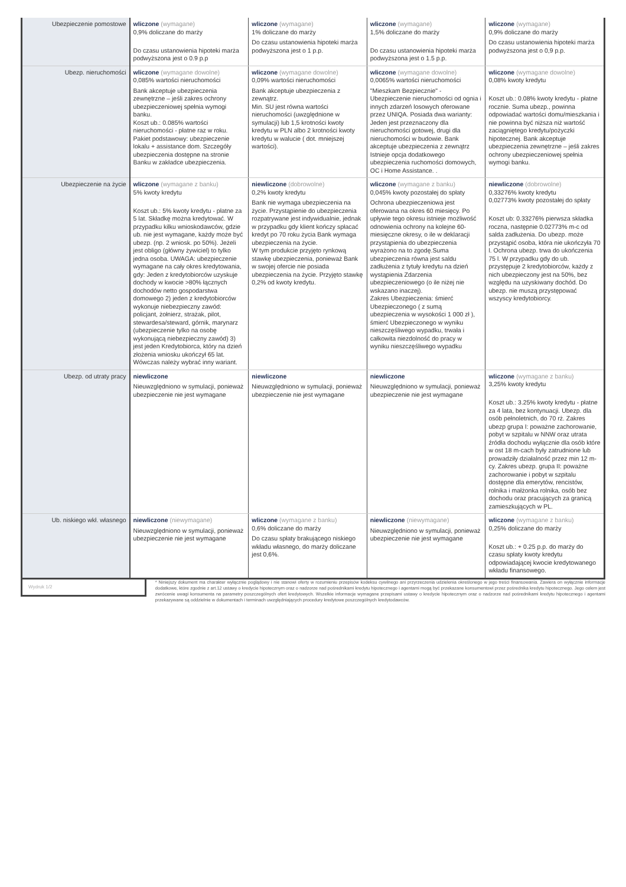| Ubezpieczenie pomostowe | wliczone (wymagane) 0,9% doliczane do marży Do czasu ustanowienia hipoteki marża podwyższona jest o 0.9 p.p | wliczone (wymagane) 1% doliczane do marży Do czasu ustanowienia hipoteki marża podwyższona jest o 1 p.p. | wliczone (wymagane) 1,5% doliczane do marży Do czasu ustanowienia hipoteki marża podwyższona jest o 1.5 p.p. | wliczone (wymagane) 0,9% doliczane do marży Do czasu ustanowienia hipoteki marża podwyższona jest o 0,9 p.p. |
| Ubezp. nieruchomości | wliczone (wymagane dowolne) 0,085% wartości nieruchomości Bank akceptuje ubezpieczenia zewnętrzne – jeśli zakres ochrony ubezpieczeniowej spełnia wymogi banku. Koszt ub.: 0.085% wartości nieruchomości - płatne raz w roku. Pakiet podstawowy: ubezpieczenie lokalu + assistance dom. Szczegóły ubezpieczenia dostępne na stronie Banku w zakładce ubezpieczenia. | wliczone (wymagane dowolne) 0,09% wartości nieruchomości Bank akceptuje ubezpieczenia z zewnątrz. Min. SU jest równa wartości nieruchomości (uwzględnione w symulacji) lub 1,5 krotności kwoty kredytu w PLN albo 2 krotności kwoty kredytu w walucie ( dot. mniejszej wartości). | wliczone (wymagane dowolne) 0,0065% wartości nieruchomości "Mieszkam Bezpiecznie" - Ubezpieczenie nieruchomości od ognia i innych zdarzeń losowych oferowane przez UNIQA. Posiada dwa warianty: Jeden jest przeznaczony dla nieruchomości gotowej, drugi dla nieruchomości w budowie. Bank akceptuje ubezpieczenia z zewnątrz Istnieje opcja dodatkowego ubezpieczenia ruchomości domowych, OC i Home Assistance. . | wliczone (wymagane dowolne) 0,08% kwoty kredytu Koszt ub.: 0.08% kwoty kredytu - płatne rocznie. Suma ubezp., powinna odpowiadać wartości domu/mieszkania i nie powinna być niższa niż wartość zaciągniętego kredytu/pożyczki hipotecznej. Bank akceptuje ubezpieczenia zewnętrzne – jeśli zakres ochrony ubezpieczeniowej spełnia wymogi banku. |
| Ubezpieczenie na życie | wliczone (wymagane z banku) 5% kwoty kredytu Koszt ub.: 5% kwoty kredytu - płatne za 5 lat. Składkę można kredytować. W przypadku kilku wnioskodawców, gdzie ub. nie jest wymagane, każdy może być ubezp. (np. 2 wniosk. po 50%). Jeżeli jest obligo (główny żywiciel) to tylko jedna osoba. UWAGA: ubezpieczenie wymagane na cały okres kredytowania, gdy: Jeden z kredytobiorców uzyskuje dochody w kwocie >80% łącznych dochodów netto gospodarstwa domowego 2) jeden z kredytobiorców wykonuje niebezpieczny zawód: policjant, żołnierz, strażak, pilot, stewardesa/steward, górnik, marynarz (ubezpieczenie tylko na osobę wykonującą niebezpieczny zawód) 3) jest jeden Kredytobiorca, który na dzień złożenia wniosku ukończył 65 lat. Wówczas należy wybrać inny wariant. | niewliczone (dobrowolne) 0,2% kwoty kredytu Bank nie wymaga ubezpieczenia na życie. Przystąpienie do ubezpieczenia rozpatrywane jest indywidualnie, jednak w przypadku gdy klient kończy spłacać kredyt po 70 roku życia Bank wymaga ubezpieczenia na życie. W tym produkcie przyjęto rynkową stawkę ubezpieczenia, ponieważ Bank w swojej ofercie nie posiada ubezpieczenia na życie. Przyjęto stawkę 0,2% od kwoty kredytu. | wliczone (wymagane z banku) 0,045% kwoty pozostałej do spłaty Ochrona ubezpieczeniowa jest oferowana na okres 60 miesięcy. Po upływie tego okresu istnieje możliwość odnowienia ochrony na kolejne 60-miesięczne okresy, o ile w deklaracji przystąpienia do ubezpieczenia wyrażono na to zgodę.Suma ubezpieczenia równa jest saldu zadłużenia z tytuły kredytu na dzień wystąpienia Zdarzenia ubezpieczeniowego (o ile niżej nie wskazano inaczej). Zakres Ubezpieczenia: śmierć Ubezpieczonego ( z sumą ubezpieczenia w wysokości 1 000 zł ), śmierć Ubezpieczonego w wyniku nieszczęśliwego wypadku, trwała i całkowita niezdolność do pracy w wyniku nieszczęśliwego wypadku | niewliczone (dobrowolne) 0,33276% kwoty kredytu 0,02773% kwoty pozostałej do spłaty Koszt ub: 0.33276% pierwsza składka roczna, następnie 0.02773% m-c od salda zadłużenia. Do ubezp. może przystąpić osoba, która nie ukończyła 70 l. Ochrona ubezp. trwa do ukończenia 75 l. W przypadku gdy do ub. przystępuje 2 kredytobiorców, każdy z nich ubezpieczony jest na 50%, bez względu na uzyskiwany dochód. Do ubezp. nie muszą przystępować wszyscy kredytobiorcy. |
| Ubezp. od utraty pracy | niewliczone Nieuwzględniono w symulacji, ponieważ ubezpieczenie nie jest wymagane | niewliczone Nieuwzględniono w symulacji, ponieważ ubezpieczenie nie jest wymagane | niewliczone Nieuwzględniono w symulacji, ponieważ ubezpieczenie nie jest wymagane | wliczone (wymagane z banku) 3,25% kwoty kredytu Koszt ub.: 3.25% kwoty kredytu - płatne za 4 lata, bez kontynuacji. Ubezp. dla osób pełnoletnich, do 70 rż. Zakres ubezp grupa I: poważne zachorowanie, pobyt w szpitalu w NNW oraz utrata źródła dochodu wyłącznie dla osób które w ost 18 m-cach były zatrudnione lub prowadziły działalność przez min 12 m-cy. Zakres ubezp. grupa II: poważne zachorowanie i pobyt w szpitalu dostępne dla emerytów, rencistów, rolnika i małżonka rolnika, osób bez dochodu oraz pracujących za granicą zamieszkujących w PL. |
| Ub. niskiego wkł. własnego | niewliczone (niewymagane) Nieuwzględniono w symulacji, ponieważ ubezpieczenie nie jest wymagane | wliczone (wymagane z banku) 0,6% doliczane do marży Do czasu spłaty brakującego niskiego wkładu własnego, do marży doliczane jest 0,6%. | niewliczone (niewymagane) Nieuwzględniono w symulacji, ponieważ ubezpieczenie nie jest wymagane | wliczone (wymagane z banku) 0,25% doliczane do marży Koszt ub.: + 0.25 p.p. do marży do czasu spłaty kwoty kredytu odpowiadającej kwocie kredytowanego wkładu finansowego. |
Wydruk 1/2
* Niniejszy dokument ma charakter wyłącznie poglądowy i nie stanowi oferty w rozumieniu przepisów kodeksu cywilnego ani przyrzeczenia udzielenia określonego w jego treści finansowania. Zawiera on wyłącznie informacje dodatkowe, które zgodnie z art.12 ustawy o kredycie hipotecznym oraz o nadzorze nad pośrednikami kredytu hipotecznego i agentami mogą być przekazane konsumentowi przez pośrednika kredytu hipotecznego. Jego celem jest zwrócenie uwagi konsumenta na parametry poszczególnych ofert kredytowych. Wszelkie informacje wymagane przepisami ustawy o kredycie hipotecznym oraz o nadzorze nad pośrednikami kredytu hipotecznego i agentami przekazywane są oddzielnie w dokumentach i terminach uwzględniających procedury kredytowe poszczególnych kredytodawców.